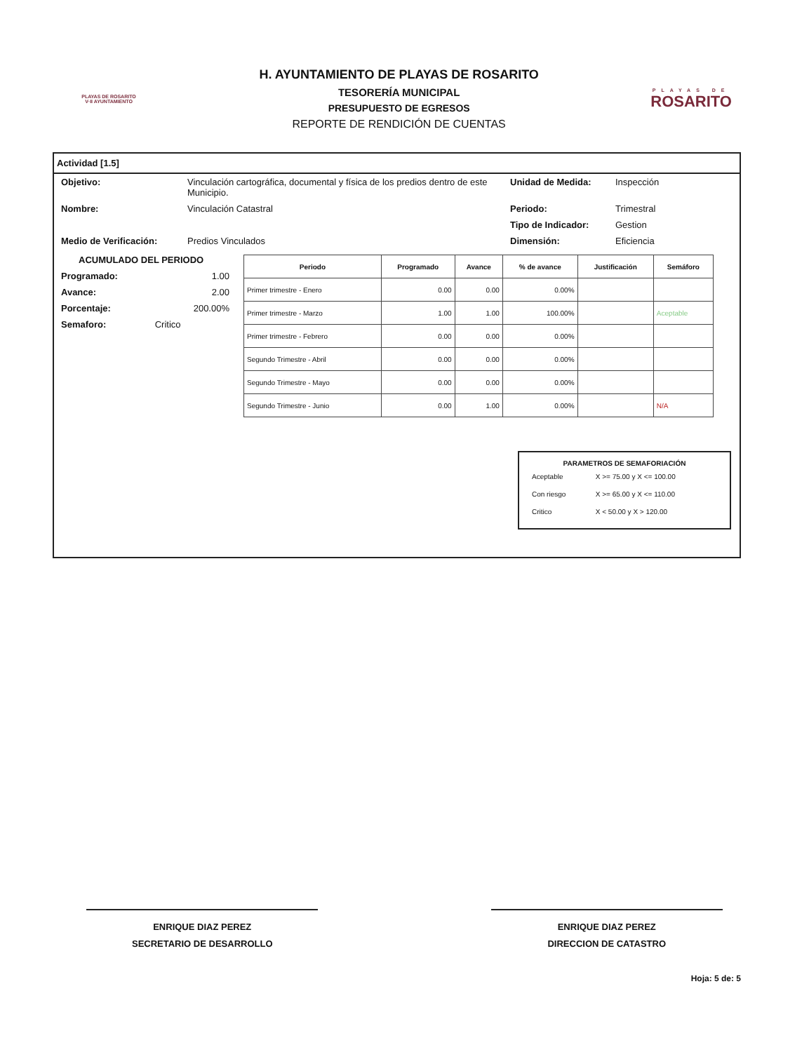PLAYAS DE ROSARITO
V·II AYUNTAMIENTO
H. AYUNTAMIENTO DE PLAYAS DE ROSARITO
TESORERÍA MUNICIPAL
PRESUPUESTO DE EGRESOS
REPORTE DE RENDICIÓN DE CUENTAS
PLAYAS DE
ROSARITO
Actividad [1.5]
Objetivo: Vinculación cartográfica, documental y física de los predios dentro de este Municipio.
Unidad de Medida: Inspección
Nombre: Vinculación Catastral Periodo: Trimestral
Tipo de Indicador: Gestion
Medio de Verificación: Predios Vinculados Dimensión: Eficiencia
ACUMULADO DEL PERIODO
Programado: 1.00
Avance: 2.00
Porcentaje: 200.00%
Semaforo: Critico
| Periodo | Programado | Avance | % de avance | Justificación | Semáforo |
| --- | --- | --- | --- | --- | --- |
| Primer trimestre - Enero | 0.00 | 0.00 | 0.00% | | |
| Primer trimestre - Marzo | 1.00 | 1.00 | 100.00% | | Aceptable |
| Primer trimestre - Febrero | 0.00 | 0.00 | 0.00% | | |
| Segundo Trimestre - Abril | 0.00 | 0.00 | 0.00% | | |
| Segundo Trimestre - Mayo | 0.00 | 0.00 | 0.00% | | |
| Segundo Trimestre - Junio | 0.00 | 1.00 | 0.00% | | N/A |
PARAMETROS DE SEMAFORIACIÓN
| Aceptable | X >= 75.00 y X <= 100.00 |
| Con riesgo | X >= 65.00 y X <= 110.00 |
| Critico | X < 50.00 y X > 120.00 |
ENRIQUE DIAZ PEREZ
SECRETARIO DE DESARROLLO
ENRIQUE DIAZ PEREZ
DIRECCION DE CATASTRO
Hoja: 5 de: 5